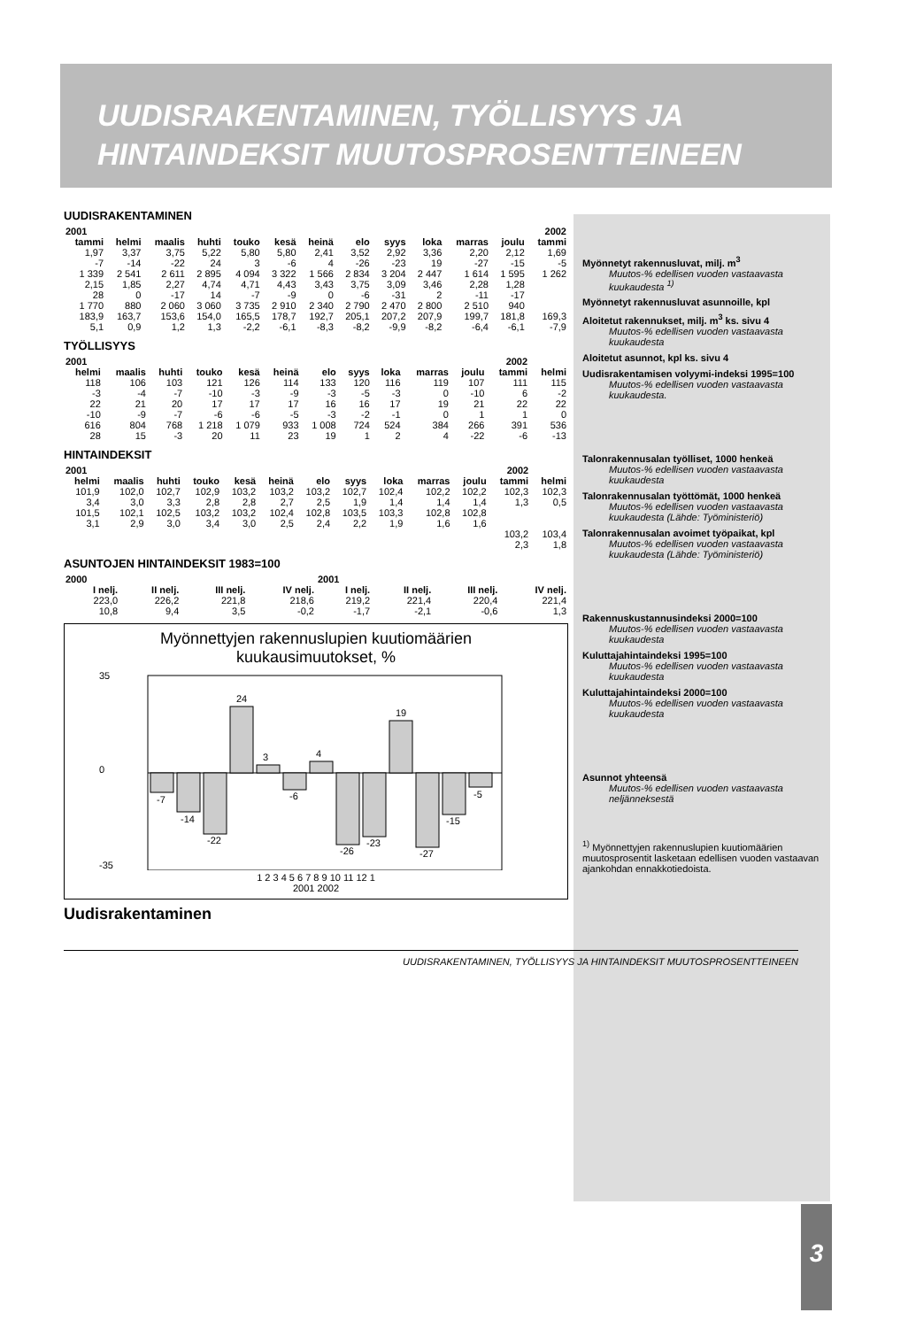UUDISRAKENTAMINEN, TYÖLLISYYS JA
HINTAINDEKSIT MUUTOSPROSENTTEINEEN
UUDISRAKENTAMINEN
| 2001 | | | | | | | | | | | | 2002 |
| --- | --- | --- | --- | --- | --- | --- | --- | --- | --- | --- | --- | --- |
| tammi | helmi | maalis | huhti | touko | kesä | heinä | elo | syys | loka | marras | joulu | tammi |
| 1,97 | 3,37 | 3,75 | 5,22 | 5,80 | 5,80 | 2,41 | 3,52 | 2,92 | 3,36 | 2,20 | 2,12 | 1,69 |
| -7 | -14 | -22 | 24 | 3 | -6 | 4 | -26 | -23 | 19 | -27 | -15 | -5 |
| 1 339 | 2 541 | 2 611 | 2 895 | 4 094 | 3 322 | 1 566 | 2 834 | 3 204 | 2 447 | 1 614 | 1 595 | 1 262 |
| 2,15 | 1,85 | 2,27 | 4,74 | 4,71 | 4,43 | 3,43 | 3,75 | 3,09 | 3,46 | 2,28 | 1,28 | |
| 28 | 0 | -17 | 14 | -7 | -9 | 0 | -6 | -31 | 2 | -11 | -17 | |
| 1 770 | 880 | 2 060 | 3 060 | 3 735 | 2 910 | 2 340 | 2 790 | 2 470 | 2 800 | 2 510 | 940 | |
| 183,9 | 163,7 | 153,6 | 154,0 | 165,5 | 178,7 | 192,7 | 205,1 | 207,2 | 207,9 | 199,7 | 181,8 | 169,3 |
| 5,1 | 0,9 | 1,2 | 1,3 | -2,2 | -6,1 | -8,3 | -8,2 | -9,9 | -8,2 | -6,4 | -6,1 | -7,9 |
TYÖLLISYYS
| 2001 | | | | | | | | | | | 2002 | |
| --- | --- | --- | --- | --- | --- | --- | --- | --- | --- | --- | --- | --- |
| helmi | maalis | huhti | touko | kesä | heinä | elo | syys | loka | marras | joulu | tammi | helmi |
| 118 | 106 | 103 | 121 | 126 | 114 | 133 | 120 | 116 | 119 | 107 | 111 | 115 |
| -3 | -4 | -7 | -10 | -3 | -9 | -3 | -5 | -3 | 0 | -10 | 6 | -2 |
| 22 | 21 | 20 | 17 | 17 | 17 | 16 | 16 | 17 | 19 | 21 | 22 | 22 |
| -10 | -9 | -7 | -6 | -6 | -5 | -3 | -2 | -1 | 0 | 1 | 1 | 0 |
| 616 | 804 | 768 | 1 218 | 1 079 | 933 | 1 008 | 724 | 524 | 384 | 266 | 391 | 536 |
| 28 | 15 | -3 | 20 | 11 | 23 | 19 | 1 | 2 | 4 | -22 | -6 | -13 |
HINTAINDEKSIT
| 2001 | | | | | | | | | | | 2002 | |
| --- | --- | --- | --- | --- | --- | --- | --- | --- | --- | --- | --- | --- |
| helmi | maalis | huhti | touko | kesä | heinä | elo | syys | loka | marras | joulu | tammi | helmi |
| 101,9 | 102,0 | 102,7 | 102,9 | 103,2 | 103,2 | 103,2 | 102,7 | 102,4 | 102,2 | 102,2 | 102,3 | 102,3 |
| 3,4 | 3,0 | 3,3 | 2,8 | 2,8 | 2,7 | 2,5 | 1,9 | 1,4 | 1,4 | 1,4 | 1,3 | 0,5 |
| 101,5 | 102,1 | 102,5 | 103,2 | 103,2 | 102,4 | 102,8 | 103,5 | 103,3 | 102,8 | 102,8 | | |
| 3,1 | 2,9 | 3,0 | 3,4 | 3,0 | 2,5 | 2,4 | 2,2 | 1,9 | 1,6 | 1,6 | | |
| | | | | | | | | | | | 103,2 | 103,4 |
| | | | | | | | | | | | 2,3 | 1,8 |
ASUNTOJEN HINTAINDEKSIT 1983=100
| 2000 | | | | 2001 | | | |
| --- | --- | --- | --- | --- | --- | --- | --- |
| I nelj. | II nelj. | III nelj. | IV nelj. | I nelj. | II nelj. | III nelj. | IV nelj. |
| 223,0 | 226,2 | 221,8 | 218,6 | 219,2 | 221,4 | 220,4 | 221,4 |
| 10,8 | 9,4 | 3,5 | -0,2 | -1,7 | -2,1 | -0,6 | 1,3 |
Myönnettyjen rakennuslupien kuutiomäärien
kuukausimuutokset, %
35
0
-35
-7
-14
-22
24
3
-6
4
-26
-23
19
-27
-15
-5
1 2 3 4 5 6 7 8 9 10 11 12 1
2001 2002
Uudisrakentaminen
Myönnetyt rakennusluvat, milj. m<sup>3</sup>
Muutos-% edellisen vuoden vastaavasta kuukaudesta <sup>1)</sup>
Myönnetyt rakennusluvat asunnoille, kpl
Aloitetut rakennukset, milj. m<sup>3</sup> ks. sivu 4
Muutos-% edellisen vuoden vastaavasta kuukaudesta
Aloitetut asunnot, kpl ks. sivu 4
Uudisrakentamisen volyymi-indeksi 1995=100
Muutos-% edellisen vuoden vastaavasta kuukaudesta.
Talonrakennusalan työlliset, 1000 henkeä
Muutos-% edellisen vuoden vastaavasta kuukaudesta
Talonrakennusalan työttömät, 1000 henkeä
Muutos-% edellisen vuoden vastaavasta kuukaudesta (Lähde: Työministeriö)
Talonrakennusalan avoimet työpaikat, kpl
Muutos-% edellisen vuoden vastaavasta kuukaudesta (Lähde: Työministeriö)
Rakennuskustannusindeksi 2000=100
Muutos-% edellisen vuoden vastaavasta kuukaudesta
Kuluttajahintaindeksi 1995=100
Muutos-% edellisen vuoden vastaavasta kuukaudesta
Kuluttajahintaindeksi 2000=100
Muutos-% edellisen vuoden vastaavasta kuukaudesta
Asunnot yhteensä
Muutos-% edellisen vuoden vastaavasta neljänneksestä
<sup>1)</sup> Myönnettyjen rakennuslupien kuutiomäärien muutosprosentit lasketaan edellisen vuoden vastaavan ajankohdan ennakkotiedoista.
UUDISRAKENTAMINEN, TYÖLLISYYS JA HINTAINDEKSIT MUUTOSPROSENTTEINEEN
3